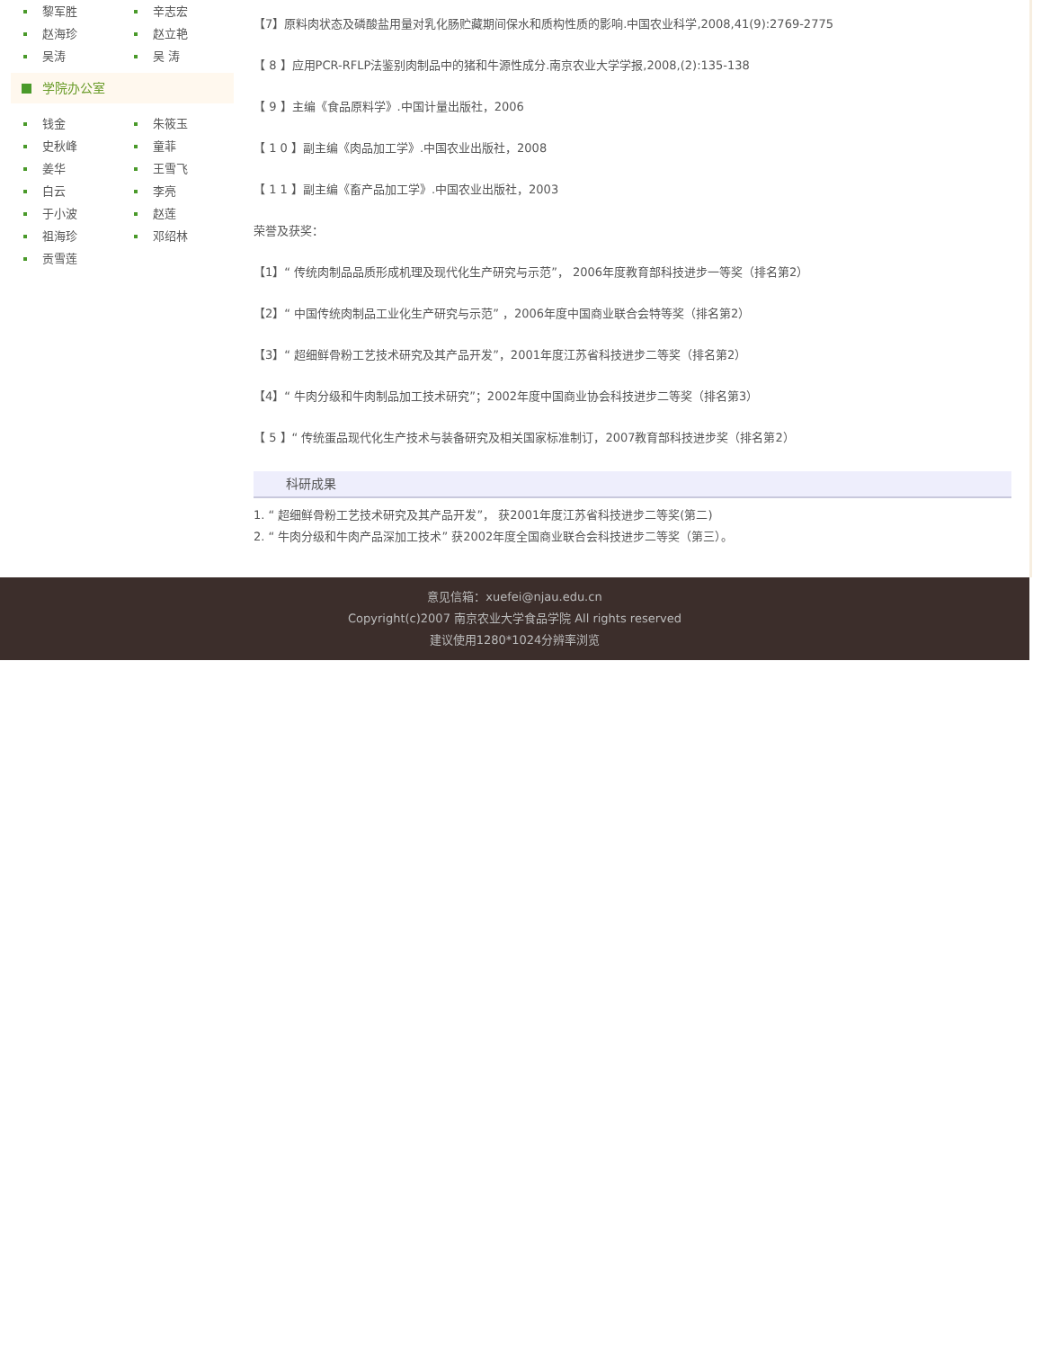黎军胜
辛志宏
赵海珍
赵立艳
吴涛
吴 涛
学院办公室
钱金
朱筱玉
史秋峰
童菲
姜华
王雪飞
白云
李亮
于小波
赵莲
祖海珍
邓绍林
贡雪莲
【7】原料肉状态及磷酸盐用量对乳化肠贮藏期间保水和质构性质的影响.中国农业科学,2008,41(9):2769-2775
【 8 】应用PCR-RFLP法鉴别肉制品中的猪和牛源性成分.南京农业大学学报,2008,(2):135-138
【 9 】主编《食品原料学》.中国计量出版社，2006
【 1 0 】副主编《肉品加工学》.中国农业出版社，2008
【 1 1 】副主编《畜产品加工学》.中国农业出版社，2003
荣誉及获奖：
【1】“ 传统肉制品品质形成机理及现代化生产研究与示范”， 2006年度教育部科技进步一等奖（排名第2）
【2】“ 中国传统肉制品工业化生产研究与示范” ，2006年度中国商业联合会特等奖（排名第2）
【3】“ 超细鲜骨粉工艺技术研究及其产品开发”，2001年度江苏省科技进步二等奖（排名第2）
【4】“ 牛肉分级和牛肉制品加工技术研究”；2002年度中国商业协会科技进步二等奖（排名第3）
【 5 】“ 传统蛋品现代化生产技术与装备研究及相关国家标准制订，2007教育部科技进步奖（排名第2）
科研成果
1. “ 超细鲜骨粉工艺技术研究及其产品开发”， 获2001年度江苏省科技进步二等奖(第二)
2. “ 牛肉分级和牛肉产品深加工技术” 获2002年度全国商业联合会科技进步二等奖（第三）。
意见信箱：xuefei@njau.edu.cn
Copyright(c)2007 南京农业大学食品学院 All rights reserved
建议使用1280*1024分辨率浏览